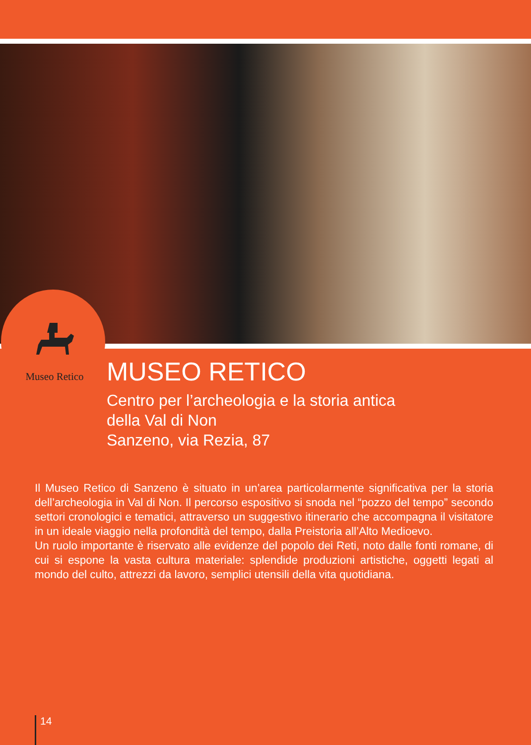Museo Retico
MUSEO RETICO
Centro per l’archeologia e la storia antica
della Val di Non
Sanzeno, via Rezia, 87
Il Museo Retico di Sanzeno è situato in un’area particolarmente significativa per la storia dell’archeologia in Val di Non. Il percorso espositivo si snoda nel “pozzo del tempo” secondo settori cronologici e tematici, attraverso un suggestivo itinerario che accompagna il visitatore in un ideale viaggio nella profondità del tempo, dalla Preistoria all’Alto Medioevo.
Un ruolo importante è riservato alle evidenze del popolo dei Reti, noto dalle fonti romane, di cui si espone la vasta cultura materiale: splendide produzioni artistiche, oggetti legati al mondo del culto, attrezzi da lavoro, semplici utensili della vita quotidiana.
14